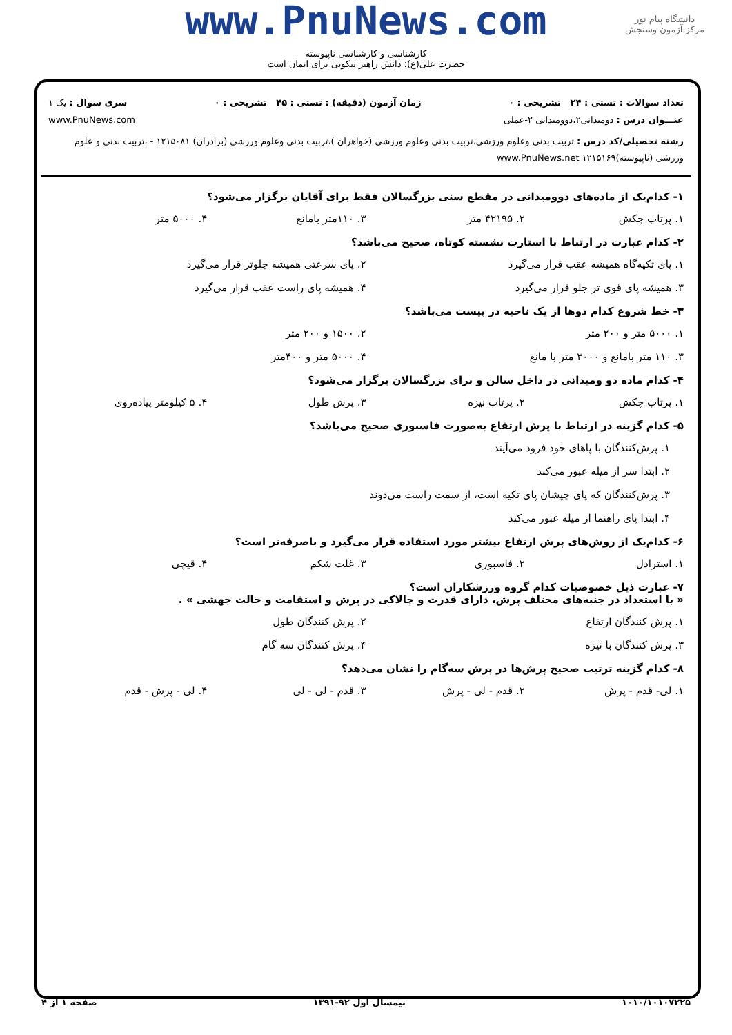دانشگاه پیام نور
مرکز آزمون وسنجش
www.PnuNews.com
کارشناسی و کارشناسی ناپیوسته
حضرت علی(ع): دانش راهبر نیکویی برای ایمان است
تعداد سوالات : تستی : ۲۴ تشریحی : ۰ زمان آزمون (دقیقه) : تستی : ۴۵ تشریحی : ۰ سری سوال : یک ۱
عنـــوان درس : دومیدانی۲،دوومیدانی ۲-عملی www.PnuNews.com
رشته تحصیلی/کد درس : تربیت بدنی وعلوم ورزشی،تربیت بدنی وعلوم ورزشی (خواهران )،تربیت بدنی وعلوم ورزشی (برادران) ۱۲۱۵۰۸۱ - ،تربیت بدنی و علوم ورزشی (ناپیوسته)۱۲۱۵۱۶۹ www.PnuNews.net
۱- کدام‌یک از ماده‌های دوومیدانی در مقطع سنی بزرگسالان فقط برای آقایان برگزار می‌شود؟
۱. پرتاب چکش ۲. ۴۲۱۹۵ متر ۳. ۱۱۰متر بامانع ۴. ۵۰۰۰ متر
۲- کدام عبارت در ارتباط با استارت نشسته کوتاه، صحیح می‌باشد؟
۱. پای تکیه‌گاه همیشه عقب قرار می‌گیرد ۲. پای سرعتی همیشه جلوتر قرار می‌گیرد
۳. همیشه پای قوی تر جلو قرار می‌گیرد ۴. همیشه پای راست عقب قرار می‌گیرد
۳- خط شروع کدام دوها از یک ناحیه در پیست می‌باشد؟
۱. ۵۰۰۰ متر و ۲۰۰ متر ۲. ۱۵۰۰ و ۲۰۰ متر
۳. ۱۱۰ متر بامانع و ۳۰۰۰ متر با مانع ۴. ۵۰۰۰ متر و ۴۰۰متر
۴- کدام ماده دو ومیدانی در داخل سالن و برای بزرگسالان برگزار می‌شود؟
۱. پرتاب چکش ۲. پرتاب نیزه ۳. پرش طول ۴. ۵ کیلومتر پیاده‌روی
۵- کدام گزینه در ارتباط با پرش ارتفاع به‌صورت فاسبوری صحیح می‌باشد؟
۱. پرش‌کنندگان با پاهای خود فرود می‌آیند
۲. ابتدا سر از میله عبور می‌کند
۳. پرش‌کنندگان که پای چپشان پای تکیه است، از سمت راست می‌دوند
۴. ابتدا پای راهنما از میله عبور می‌کند
۶- کدام‌یک از روش‌های پرش ارتفاع بیشتر مورد استفاده قرار می‌گیرد و باصرفه‌تر است؟
۱. استرادل ۲. فاسبوری ۳. غلت شکم ۴. قیچی
۷- عبارت ذیل خصوصیات کدام گروه ورزشکاران است؟
« با استعداد در جنبه‌های مختلف پرش، دارای قدرت و چالاکی در پرش و استقامت و حالت جهشی » .
۱. پرش کنندگان ارتفاع ۲. پرش کنندگان طول
۳. پرش کنندگان با نیزه ۴. پرش کنندگان سه گام
۸- کدام گزینه ترتیب صحیح پرش‌ها در پرش سه‌گام را نشان می‌دهد؟
۱. لی- قدم - پرش ۲. قدم - لی - پرش ۳. قدم - لی - لی ۴. لی - پرش - قدم
۱۰۱۰/۱۰۱۰۷۲۲۵ نیمسال اول ۹۲-۱۳۹۱ صفحه ۱ از ۴